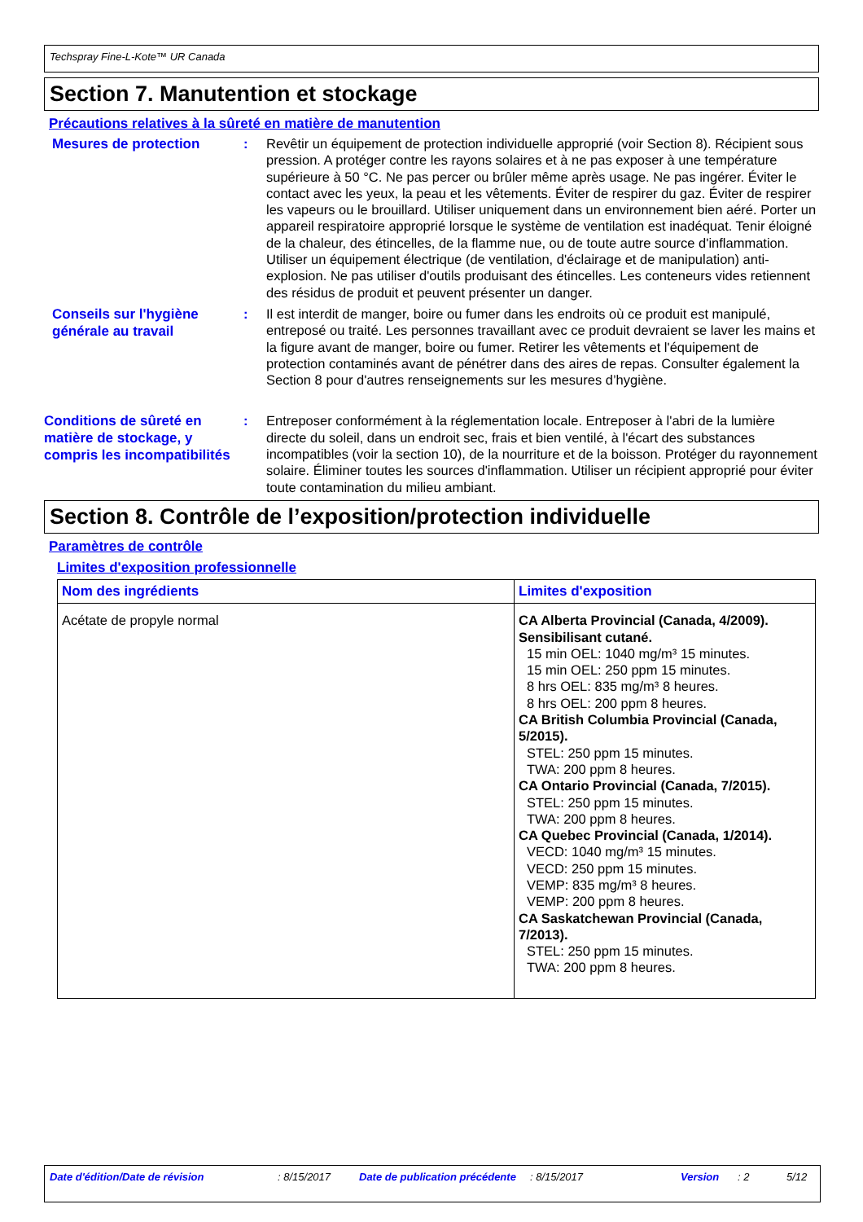Techspray Fine-L-Kote™ UR Canada
Section 7. Manutention et stockage
Précautions relatives à la sûreté en matière de manutention
Mesures de protection
: Revêtir un équipement de protection individuelle approprié (voir Section 8). Récipient sous pression. A protéger contre les rayons solaires et à ne pas exposer à une température supérieure à 50 °C. Ne pas percer ou brûler même après usage. Ne pas ingérer. Éviter le contact avec les yeux, la peau et les vêtements. Éviter de respirer du gaz. Éviter de respirer les vapeurs ou le brouillard. Utiliser uniquement dans un environnement bien aéré. Porter un appareil respiratoire approprié lorsque le système de ventilation est inadéquat. Tenir éloigné de la chaleur, des étincelles, de la flamme nue, ou de toute autre source d'inflammation. Utiliser un équipement électrique (de ventilation, d'éclairage et de manipulation) anti-explosion. Ne pas utiliser d'outils produisant des étincelles. Les conteneurs vides retiennent des résidus de produit et peuvent présenter un danger.
Conseils sur l'hygiène générale au travail
: Il est interdit de manger, boire ou fumer dans les endroits où ce produit est manipulé, entreposé ou traité. Les personnes travaillant avec ce produit devraient se laver les mains et la figure avant de manger, boire ou fumer. Retirer les vêtements et l'équipement de protection contaminés avant de pénétrer dans des aires de repas. Consulter également la Section 8 pour d'autres renseignements sur les mesures d’hygiène.
Conditions de sûreté en matière de stockage, y compris les incompatibilités
: Entreposer conformément à la réglementation locale. Entreposer à l'abri de la lumière directe du soleil, dans un endroit sec, frais et bien ventilé, à l'écart des substances incompatibles (voir la section 10), de la nourriture et de la boisson. Protéger du rayonnement solaire. Éliminer toutes les sources d'inflammation. Utiliser un récipient approprié pour éviter toute contamination du milieu ambiant.
Section 8. Contrôle de l’exposition/protection individuelle
Paramètres de contrôle
Limites d'exposition professionnelle
| Nom des ingrédients | Limites d'exposition |
| --- | --- |
| Acétate de propyle normal | CA Alberta Provincial (Canada, 4/2009). Sensibilisant cutané. 15 min OEL: 1040 mg/m³ 15 minutes. 15 min OEL: 250 ppm 15 minutes. 8 hrs OEL: 835 mg/m³ 8 heures. 8 hrs OEL: 200 ppm 8 heures. CA British Columbia Provincial (Canada, 5/2015). STEL: 250 ppm 15 minutes. TWA: 200 ppm 8 heures. CA Ontario Provincial (Canada, 7/2015). STEL: 250 ppm 15 minutes. TWA: 200 ppm 8 heures. CA Quebec Provincial (Canada, 1/2014). VECD: 1040 mg/m³ 15 minutes. VECD: 250 ppm 15 minutes. VEMP: 835 mg/m³ 8 heures. VEMP: 200 ppm 8 heures. CA Saskatchewan Provincial (Canada, 7/2013). STEL: 250 ppm 15 minutes. TWA: 200 ppm 8 heures. |
Date d'édition/Date de révision: 8/15/2017 Date de publication précédente: 8/15/2017 Version: 2 5/12